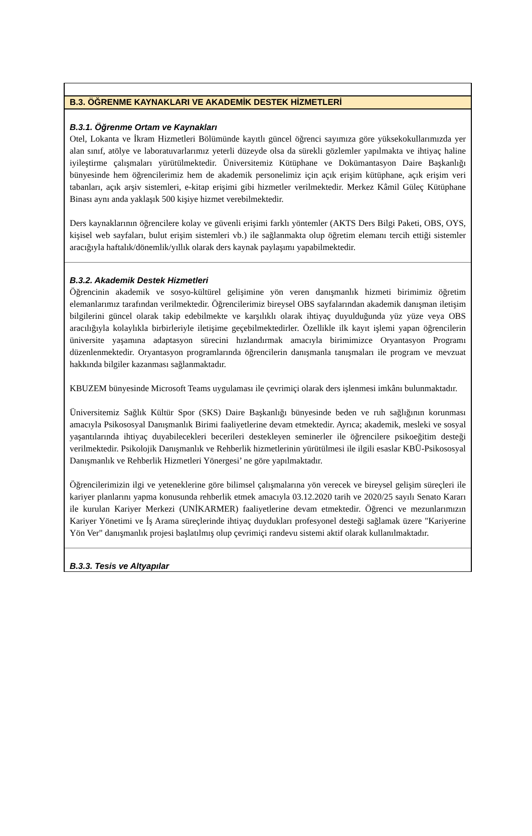B.3. ÖĞRENME KAYNAKLARI VE AKADEMİK DESTEK HİZMETLERİ
B.3.1. Öğrenme Ortam ve Kaynakları
Otel, Lokanta ve İkram Hizmetleri Bölümünde kayıtlı güncel öğrenci sayımıza göre yüksekokullarımızda yer alan sınıf, atölye ve laboratuvarlarımız yeterli düzeyde olsa da sürekli gözlemler yapılmakta ve ihtiyaç haline iyileştirme çalışmaları yürütülmektedir. Üniversitemiz Kütüphane ve Dokümantasyon Daire Başkanlığı bünyesinde hem öğrencilerimiz hem de akademik personelimiz için açık erişim kütüphane, açık erişim veri tabanları, açık arşiv sistemleri, e-kitap erişimi gibi hizmetler verilmektedir. Merkez Kâmil Güleç Kütüphane Binası aynı anda yaklaşık 500 kişiye hizmet verebilmektedir.
Ders kaynaklarının öğrencilere kolay ve güvenli erişimi farklı yöntemler (AKTS Ders Bilgi Paketi, OBS, OYS, kişisel web sayfaları, bulut erişim sistemleri vb.) ile sağlanmakta olup öğretim elemanı tercih ettiği sistemler aracığıyla haftalık/dönemlik/yıllık olarak ders kaynak paylaşımı yapabilmektedir.
B.3.2. Akademik Destek Hizmetleri
Öğrencinin akademik ve sosyo-kültürel gelişimine yön veren danışmanlık hizmeti birimimiz öğretim elemanlarımız tarafından verilmektedir. Öğrencilerimiz bireysel OBS sayfalarından akademik danışman iletişim bilgilerini güncel olarak takip edebilmekte ve karşılıklı olarak ihtiyaç duyulduğunda yüz yüze veya OBS aracılığıyla kolaylıkla birbirleriyle iletişime geçebilmektedirler. Özellikle ilk kayıt işlemi yapan öğrencilerin üniversite yaşamına adaptasyon sürecini hızlandırmak amacıyla birimimizce Oryantasyon Programı düzenlenmektedir. Oryantasyon programlarında öğrencilerin danışmanla tanışmaları ile program ve mevzuat hakkında bilgiler kazanması sağlanmaktadır.
KBUZEM bünyesinde Microsoft Teams uygulaması ile çevrimiçi olarak ders işlenmesi imkânı bulunmaktadır.
Üniversitemiz Sağlık Kültür Spor (SKS) Daire Başkanlığı bünyesinde beden ve ruh sağlığının korunması amacıyla Psikososyal Danışmanlık Birimi faaliyetlerine devam etmektedir. Ayrıca; akademik, mesleki ve sosyal yaşantılarında ihtiyaç duyabilecekleri becerileri destekleyen seminerler ile öğrencilere psikoeğitim desteği verilmektedir. Psikolojik Danışmanlık ve Rehberlik hizmetlerinin yürütülmesi ile ilgili esaslar KBÜ-Psikososyal Danışmanlık ve Rehberlik Hizmetleri Yönergesi’ ne göre yapılmaktadır.
Öğrencilerimizin ilgi ve yeteneklerine göre bilimsel çalışmalarına yön verecek ve bireysel gelişim süreçleri ile kariyer planlarını yapma konusunda rehberlik etmek amacıyla 03.12.2020 tarih ve 2020/25 sayılı Senato Kararı ile kurulan Kariyer Merkezi (UNİKARMER) faaliyetlerine devam etmektedir. Öğrenci ve mezunlarımızın Kariyer Yönetimi ve İş Arama süreçlerinde ihtiyaç duydukları profesyonel desteği sağlamak üzere "Kariyerine Yön Ver" danışmanlık projesi başlatılmış olup çevrimiçi randevu sistemi aktif olarak kullanılmaktadır.
B.3.3. Tesis ve Altyapılar